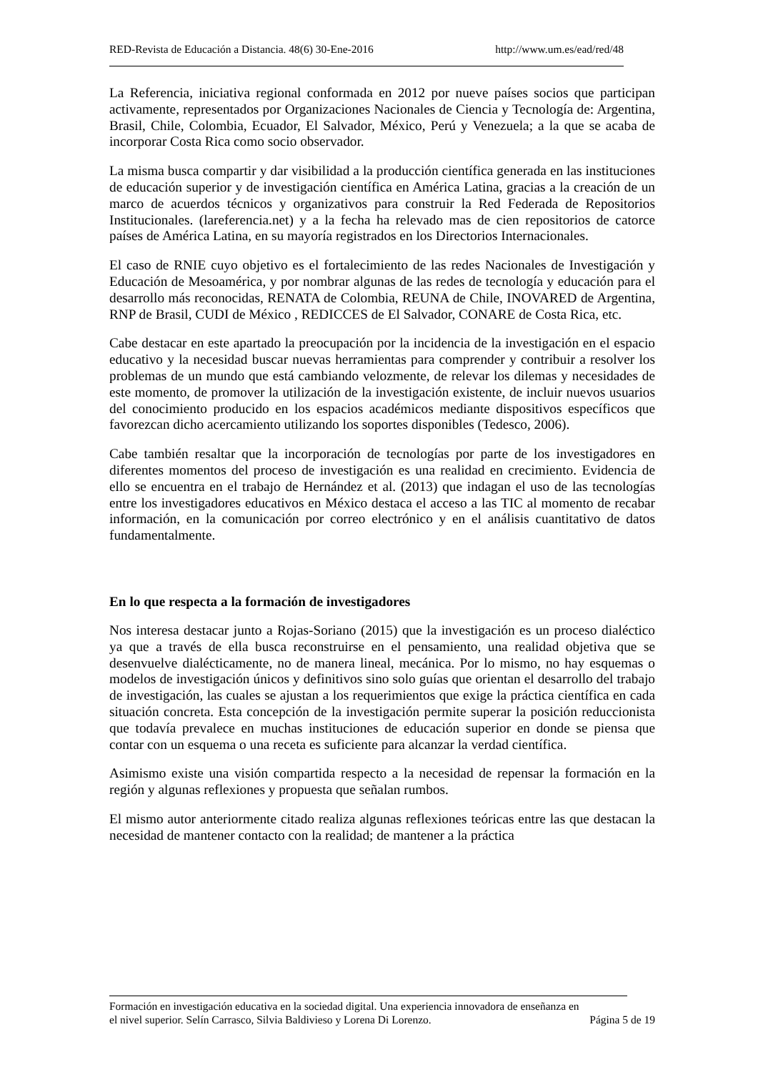RED-Revista de Educación a Distancia. 48(6) 30-Ene-2016 http://www.um.es/ead/red/48
La Referencia, iniciativa regional conformada en 2012 por nueve países socios que participan activamente, representados por Organizaciones Nacionales de Ciencia y Tecnología de: Argentina, Brasil, Chile, Colombia, Ecuador, El Salvador, México, Perú y Venezuela; a la que se acaba de incorporar Costa Rica como socio observador.
La misma busca compartir y dar visibilidad a la producción científica generada en las instituciones de educación superior y de investigación científica en América Latina, gracias a la creación de un marco de acuerdos técnicos y organizativos para construir la Red Federada de Repositorios Institucionales. (lareferencia.net) y a la fecha ha relevado mas de cien repositorios de catorce países de América Latina, en su mayoría registrados en los Directorios Internacionales.
El caso de RNIE cuyo objetivo es el fortalecimiento de las redes Nacionales de Investigación y Educación de Mesoamérica, y por nombrar algunas de las redes de tecnología y educación para el desarrollo más reconocidas, RENATA de Colombia, REUNA de Chile, INOVARED de Argentina, RNP de Brasil, CUDI de México , REDICCES de El Salvador, CONARE de Costa Rica, etc.
Cabe destacar en este apartado la preocupación por la incidencia de la investigación en el espacio educativo y la necesidad buscar nuevas herramientas para comprender y contribuir a resolver los problemas de un mundo que está cambiando velozmente, de relevar los dilemas y necesidades de este momento, de promover la utilización de la investigación existente, de incluir nuevos usuarios del conocimiento producido en los espacios académicos mediante dispositivos específicos que favorezcan dicho acercamiento utilizando los soportes disponibles (Tedesco, 2006).
Cabe también resaltar que la incorporación de tecnologías por parte de los investigadores en diferentes momentos del proceso de investigación es una realidad en crecimiento. Evidencia de ello se encuentra en el trabajo de Hernández et al. (2013) que indagan el uso de las tecnologías entre los investigadores educativos en México destaca el acceso a las TIC al momento de recabar información, en la comunicación por correo electrónico y en el análisis cuantitativo de datos fundamentalmente.
En lo que respecta a la formación de investigadores
Nos interesa destacar junto a Rojas-Soriano (2015) que la investigación es un proceso dialéctico ya que a través de ella busca reconstruirse en el pensamiento, una realidad objetiva que se desenvuelve dialécticamente, no de manera lineal, mecánica. Por lo mismo, no hay esquemas o modelos de investigación únicos y definitivos sino solo guías que orientan el desarrollo del trabajo de investigación, las cuales se ajustan a los requerimientos que exige la práctica científica en cada situación concreta. Esta concepción de la investigación permite superar la posición reduccionista que todavía prevalece en muchas instituciones de educación superior en donde se piensa que contar con un esquema o una receta es suficiente para alcanzar la verdad científica.
Asimismo existe una visión compartida respecto a la necesidad de repensar la formación en la región y algunas reflexiones y propuesta que señalan rumbos.
El mismo autor anteriormente citado realiza algunas reflexiones teóricas entre las que destacan la necesidad de mantener contacto con la realidad; de mantener a la práctica
Formación en investigación educativa en la sociedad digital. Una experiencia innovadora de enseñanza en
el nivel superior. Selín Carrasco, Silvia Baldivieso y Lorena Di Lorenzo. Página 5 de 19